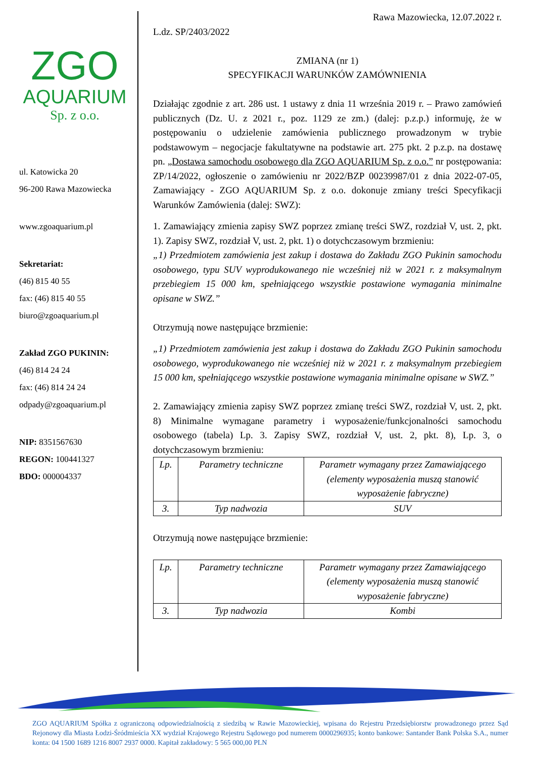ZGO
AQUARIUM
Sp. z o.o.
ul. Katowicka 20
96-200 Rawa Mazowiecka
www.zgoaquarium.pl
Sekretariat:
(46) 815 40 55
fax: (46) 815 40 55
biuro@zgoaquarium.pl
Zakład ZGO PUKININ:
(46) 814 24 24
fax: (46) 814 24 24
odpady@zgoaquarium.pl
NIP: 8351567630
REGON: 100441327
BDO: 000004337
Rawa Mazowiecka, 12.07.2022 r.
L.dz. SP/2403/2022
ZMIANA (nr 1)
SPECYFIKACJI WARUNKÓW ZAMÓWNIENIA
Działając zgodnie z art. 286 ust. 1 ustawy z dnia 11 września 2019 r. – Prawo zamówień publicznych (Dz. U. z 2021 r., poz. 1129 ze zm.) (dalej: p.z.p.) informuję, że w postępowaniu o udzielenie zamówienia publicznego prowadzonym w trybie podstawowym – negocjacje fakultatywne na podstawie art. 275 pkt. 2 p.z.p. na dostawę pn. „Dostawa samochodu osobowego dla ZGO AQUARIUM Sp. z o.o.” nr postępowania: ZP/14/2022, ogłoszenie o zamówieniu nr 2022/BZP 00239987/01 z dnia 2022-07-05, Zamawiający - ZGO AQUARIUM Sp. z o.o. dokonuje zmiany treści Specyfikacji Warunków Zamówienia (dalej: SWZ):
1. Zamawiający zmienia zapisy SWZ poprzez zmianę treści SWZ, rozdział V, ust. 2, pkt. 1). Zapisy SWZ, rozdział V, ust. 2, pkt. 1) o dotychczasowym brzmieniu:
„1) Przedmiotem zamówienia jest zakup i dostawa do Zakładu ZGO Pukinin samochodu osobowego, typu SUV wyprodukowanego nie wcześniej niż w 2021 r. z maksymalnym przebiegiem 15 000 km, spełniającego wszystkie postawione wymagania minimalne opisane w SWZ.”
Otrzymują nowe następujące brzmienie:
„1) Przedmiotem zamówienia jest zakup i dostawa do Zakładu ZGO Pukinin samochodu osobowego, wyprodukowanego nie wcześniej niż w 2021 r. z maksymalnym przebiegiem 15 000 km, spełniającego wszystkie postawione wymagania minimalne opisane w SWZ.”
2. Zamawiający zmienia zapisy SWZ poprzez zmianę treści SWZ, rozdział V, ust. 2, pkt. 8) Minimalne wymagane parametry i wyposażenie/funkcjonalności samochodu osobowego (tabela) Lp. 3. Zapisy SWZ, rozdział V, ust. 2, pkt. 8), Lp. 3, o dotychczasowym brzmieniu:
| Lp. | Parametry techniczne | Parametr wymagany przez Zamawiającego (elementy wyposażenia muszą stanowić wyposażenie fabryczne) |
| 3. | Typ nadwozia | SUV |
Otrzymują nowe następujące brzmienie:
| Lp. | Parametry techniczne | Parametr wymagany przez Zamawiającego (elementy wyposażenia muszą stanowić wyposażenie fabryczne) |
| 3. | Typ nadwozia | Kombi |
ZGO AQUARIUM Spółka z ograniczoną odpowiedzialnością z siedzibą w Rawie Mazowieckiej, wpisana do Rejestru Przedsiębiorstw prowadzonego przez Sąd Rejonowy dla Miasta Łodzi-Śródmieścia XX wydział Krajowego Rejestru Sądowego pod numerem 0000296935; konto bankowe: Santander Bank Polska S.A., numer konta: 04 1500 1689 1216 8007 2937 0000. Kapitał zakładowy: 5 565 000,00 PLN